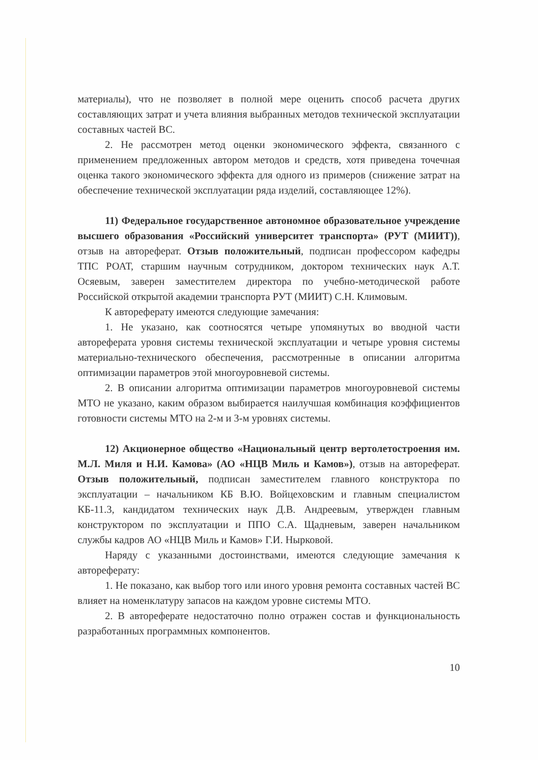материалы), что не позволяет в полной мере оценить способ расчета других составляющих затрат и учета влияния выбранных методов технической эксплуатации составных частей ВС.
2. Не рассмотрен метод оценки экономического эффекта, связанного с применением предложенных автором методов и средств, хотя приведена точечная оценка такого экономического эффекта для одного из примеров (снижение затрат на обеспечение технической эксплуатации ряда изделий, составляющее 12%).
11) Федеральное государственное автономное образовательное учреждение высшего образования «Российский университет транспорта» (РУТ (МИИТ)), отзыв на автореферат. Отзыв положительный, подписан профессором кафедры ТПС РОАТ, старшим научным сотрудником, доктором технических наук А.Т. Осяевым, заверен заместителем директора по учебно-методической работе Российской открытой академии транспорта РУТ (МИИТ) С.Н. Климовым.
К автореферату имеются следующие замечания:
1. Не указано, как соотносятся четыре упомянутых во вводной части автореферата уровня системы технической эксплуатации и четыре уровня системы материально-технического обеспечения, рассмотренные в описании алгоритма оптимизации параметров этой многоуровневой системы.
2. В описании алгоритма оптимизации параметров многоуровневой системы МТО не указано, каким образом выбирается наилучшая комбинация коэффициентов готовности системы МТО на 2-м и 3-м уровнях системы.
12) Акционерное общество «Национальный центр вертолетостроения им. М.Л. Миля и Н.И. Камова» (АО «НЦВ Миль и Камов»), отзыв на автореферат. Отзыв положительный, подписан заместителем главного конструктора по эксплуатации – начальником КБ В.Ю. Войцеховским и главным специалистом КБ-11.3, кандидатом технических наук Д.В. Андреевым, утвержден главным конструктором по эксплуатации и ППО С.А. Щадневым, заверен начальником службы кадров АО «НЦВ Миль и Камов» Г.И. Нырковой.
Наряду с указанными достоинствами, имеются следующие замечания к автореферату:
1. Не показано, как выбор того или иного уровня ремонта составных частей ВС влияет на номенклатуру запасов на каждом уровне системы МТО.
2. В автореферате недостаточно полно отражен состав и функциональность разработанных программных компонентов.
10